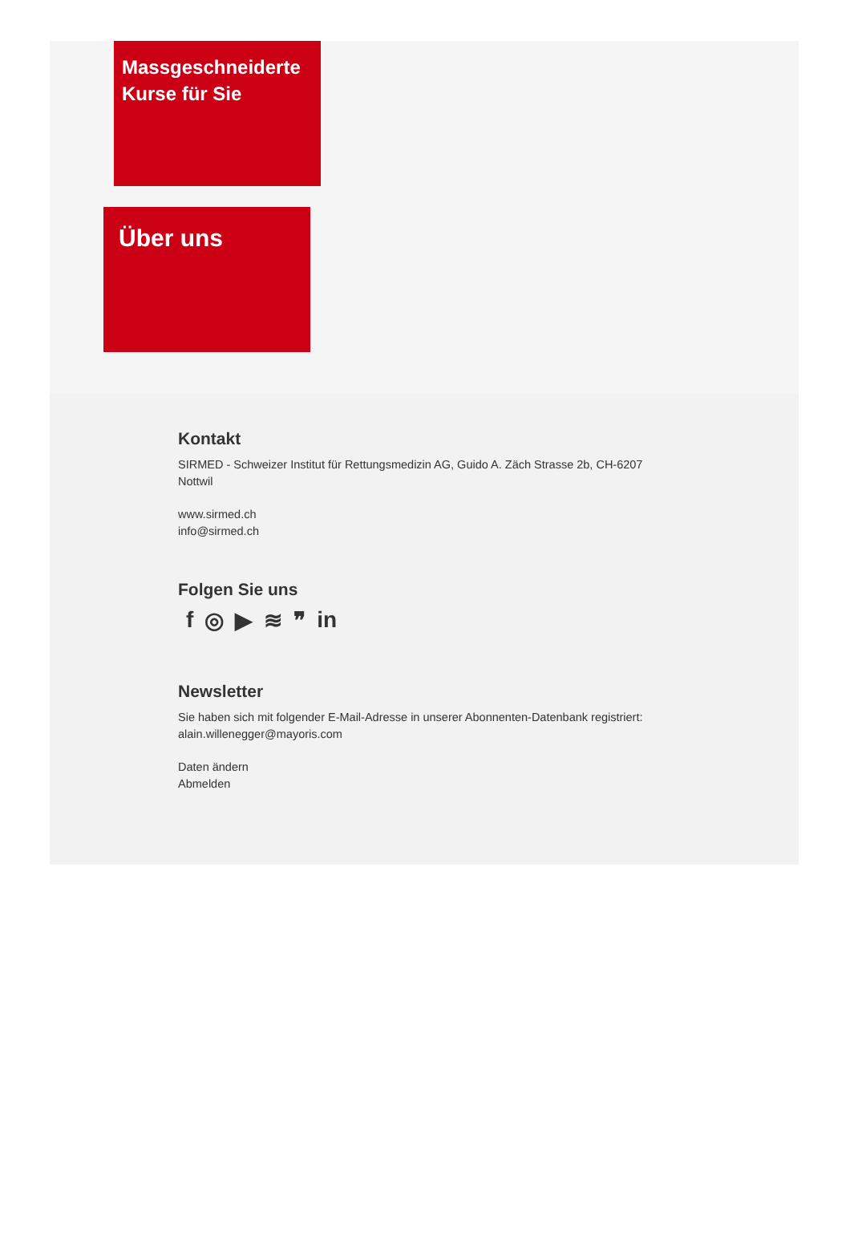Massgeschneiderte Kurse für Sie
Über uns
Kontakt
SIRMED - Schweizer Institut für Rettungsmedizin AG, Guido A. Zäch Strasse 2b, CH-6207 Nottwil
www.sirmed.ch
info@sirmed.ch
Folgen Sie uns
f ◎ ▶ ≋ ❞ in
Newsletter
Sie haben sich mit folgender E-Mail-Adresse in unserer Abonnenten-Datenbank registriert:
alain.willenegger@mayoris.com
Daten ändern
Abmelden